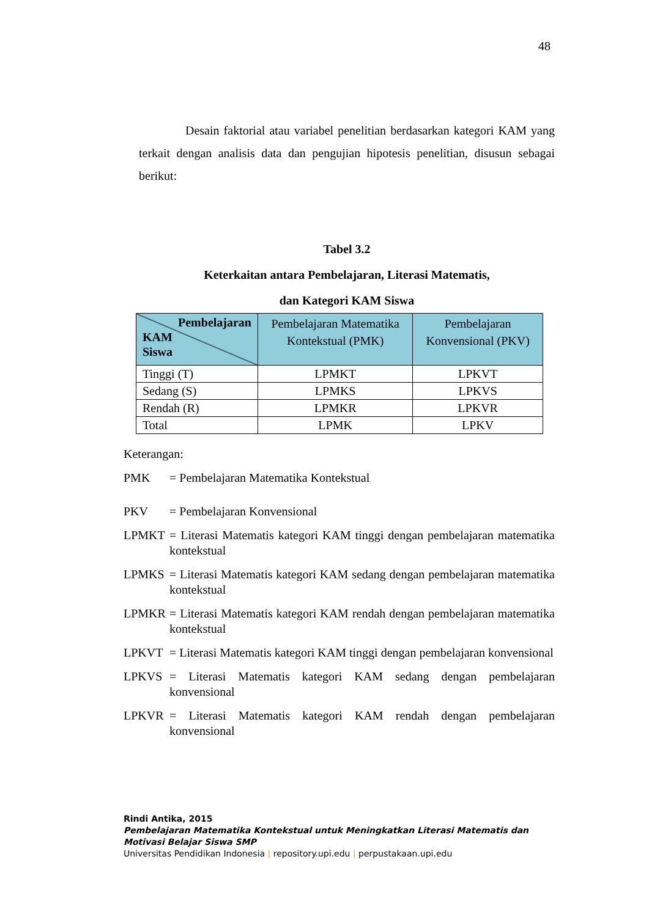48
Desain faktorial atau variabel penelitian berdasarkan kategori KAM yang terkait dengan analisis data dan pengujian hipotesis penelitian, disusun sebagai berikut:
Tabel 3.2
Keterkaitan antara Pembelajaran, Literasi Matematis,
dan Kategori KAM Siswa
| Pembelajaran KAM Siswa | Pembelajaran Matematika Kontekstual (PMK) | Pembelajaran Konvensional (PKV) |
| --- | --- | --- |
| Tinggi (T) | LPMKT | LPKVT |
| Sedang (S) | LPMKS | LPKVS |
| Rendah (R) | LPMKR | LPKVR |
| Total | LPMK | LPKV |
Keterangan:
PMK = Pembelajaran Matematika Kontekstual
PKV = Pembelajaran Konvensional
LPMKT = Literasi Matematis kategori KAM tinggi dengan pembelajaran matematika kontekstual
LPMKS = Literasi Matematis kategori KAM sedang dengan pembelajaran matematika kontekstual
LPMKR = Literasi Matematis kategori KAM rendah dengan pembelajaran matematika kontekstual
LPKVT = Literasi Matematis kategori KAM tinggi dengan pembelajaran konvensional
LPKVS = Literasi Matematis kategori KAM sedang dengan pembelajaran konvensional
LPKVR = Literasi Matematis kategori KAM rendah dengan pembelajaran konvensional
Rindi Antika, 2015
Pembelajaran Matematika Kontekstual untuk Meningkatkan Literasi Matematis dan
Motivasi Belajar Siswa SMP
Universitas Pendidikan Indonesia | repository.upi.edu | perpustakaan.upi.edu